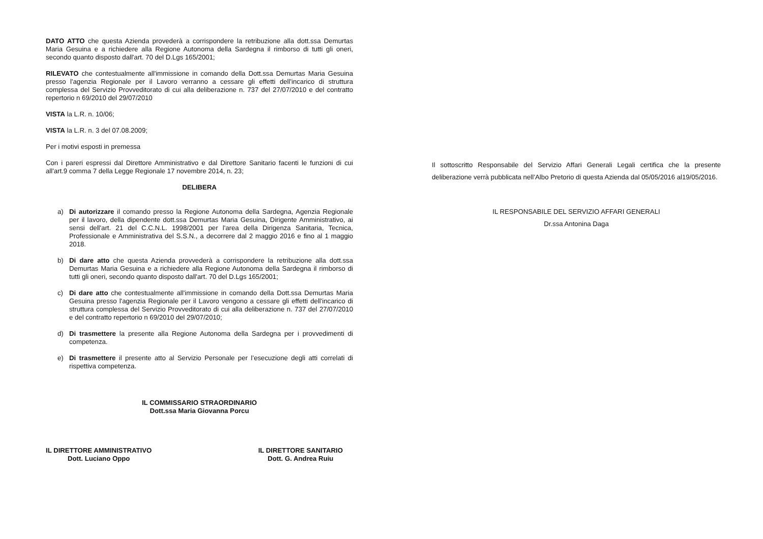DATO ATTO che questa Azienda provederà a corrispondere la retribuzione alla dott.ssa Demurtas Maria Gesuina e a richiedere alla Regione Autonoma della Sardegna il rimborso di tutti gli oneri, secondo quanto disposto dall'art. 70 del D.Lgs 165/2001;
RILEVATO che contestualmente all'immissione in comando della Dott.ssa Demurtas Maria Gesuina presso l'agenzia Regionale per il Lavoro verranno a cessare gli effetti dell'incarico di struttura complessa del Servizio Provveditorato di cui alla deliberazione n. 737 del 27/07/2010 e del contratto repertorio n 69/2010 del 29/07/2010
VISTA la L.R. n. 10/06;
VISTA la L.R. n. 3 del 07.08.2009;
Per i motivi esposti in premessa
Con i pareri espressi dal Direttore Amministrativo e dal Direttore Sanitario facenti le funzioni di cui all'art.9 comma 7 della Legge Regionale 17 novembre 2014, n. 23;
DELIBERA
a) Di autorizzare il comando presso la Regione Autonoma della Sardegna, Agenzia Regionale per il lavoro, della dipendente dott.ssa Demurtas Maria Gesuina, Dirigente Amministrativo, ai sensi dell'art. 21 del C.C.N.L. 1998/2001 per l'area della Dirigenza Sanitaria, Tecnica, Professionale e Amministrativa del S.S.N., a decorrere dal 2 maggio 2016 e fino al 1 maggio 2018.
b) Di dare atto che questa Azienda provvederà a corrispondere la retribuzione alla dott.ssa Demurtas Maria Gesuina e a richiedere alla Regione Autonoma della Sardegna il rimborso di tutti gli oneri, secondo quanto disposto dall'art. 70 del D.Lgs 165/2001;
c) Di dare atto che contestualmente all'immissione in comando della Dott.ssa Demurtas Maria Gesuina presso l'agenzia Regionale per il Lavoro vengono a cessare gli effetti dell'incarico di struttura complessa del Servizio Provveditorato di cui alla deliberazione n. 737 del 27/07/2010 e del contratto repertorio n 69/2010 del 29/07/2010;
d) Di trasmettere la presente alla Regione Autonoma della Sardegna per i provvedimenti di competenza.
e) Di trasmettere il presente atto al Servizio Personale per l’esecuzione degli atti correlati di rispettiva competenza.
IL COMMISSARIO STRAORDINARIO
Dott.ssa Maria Giovanna Porcu
IL DIRETTORE AMMINISTRATIVO
Dott. Luciano Oppo
IL DIRETTORE SANITARIO
Dott. G. Andrea Ruiu
Il sottoscritto Responsabile del Servizio Affari Generali Legali certifica che la presente deliberazione verrà pubblicata nell’Albo Pretorio di questa Azienda dal 05/05/2016 al19/05/2016.
IL RESPONSABILE DEL SERVIZIO AFFARI GENERALI
Dr.ssa Antonina Daga